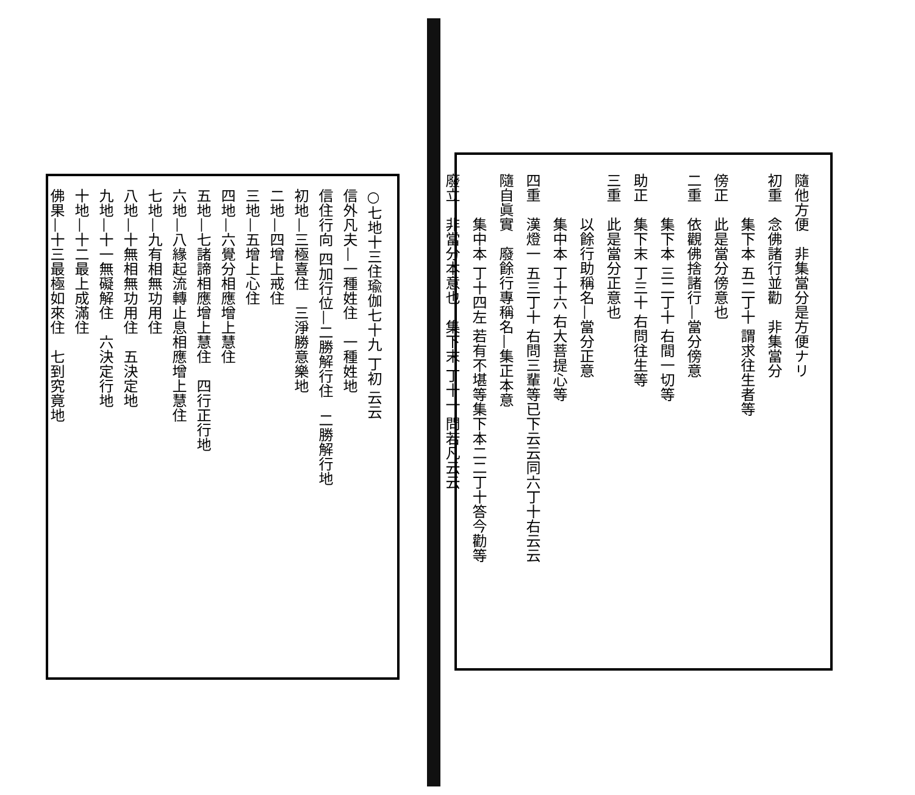○七地十三住瑜伽七十九 丁初 云云
信外凡夫—一種姓住　一種姓地
信住行向 四加行位—二勝解行住　二勝解行地
初地—三極喜住　三淨勝意樂地
二地—四增上戒住
三地—五增上心住
四地—六覺分相應增上慧住
五地—七諸諦相應增上慧住　四行正行地
六地—八緣起流轉止息相應增上慧住
七地—九有相無功用住
八地—十無相無功用住　五決定地
九地—十一無礙解住　六決定行地
十地—十二最上成滿住
佛果—十三最極如來住　七到究竟地
隨他方便　非集當分是方便ナリ
初重　念佛諸行並勸　非集當分
　　　集下本 五二丁十 謂求往生者等
傍正　此是當分傍意也
二重　依觀佛捨諸行—當分傍意
　　　集下本 三二丁十 右間一切等
助正　集下末 丁三十 右問往生等
三重　此是當分正意也
　　　以餘行助稱名—當分正意
　　　集中本 丁十六 右大菩提心等
四重　漢燈一 五三丁十 右問三輩等已下云云同六丁十右云云
隨自眞實　廢餘行專稱名—集正本意
　　　集中本 丁十四左 若有不堪等集下本二二丁十答今勸等
廢立　非當分本意也　集下末 丁十一 問若凡云云